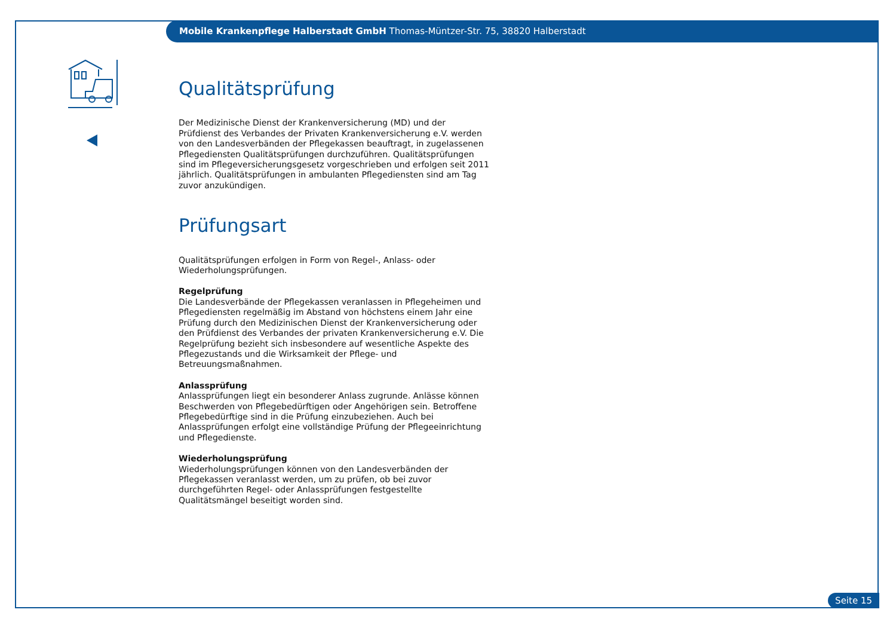Mobile Krankenpflege Halberstadt GmbH Thomas-Müntzer-Str. 75, 38820 Halberstadt
Qualitätsprüfung
Der Medizinische Dienst der Krankenversicherung (MD) und der Prüfdienst des Verbandes der Privaten Krankenversicherung e.V. werden von den Landesverbänden der Pflegekassen beauftragt, in zugelassenen Pflegediensten Qualitätsprüfungen durchzuführen. Qualitätsprüfungen sind im Pflegeversicherungsgesetz vorgeschrieben und erfolgen seit 2011 jährlich. Qualitätsprüfungen in ambulanten Pflegediensten sind am Tag zuvor anzukündigen.
Prüfungsart
Qualitätsprüfungen erfolgen in Form von Regel-, Anlass- oder Wiederholungsprüfungen.
Regelprüfung
Die Landesverbände der Pflegekassen veranlassen in Pflegeheimen und Pflegediensten regelmäßig im Abstand von höchstens einem Jahr eine Prüfung durch den Medizinischen Dienst der Krankenversicherung oder den Prüfdienst des Verbandes der privaten Krankenversicherung e.V. Die Regelprüfung bezieht sich insbesondere auf wesentliche Aspekte des Pflegezustands und die Wirksamkeit der Pflege- und Betreuungsmaßnahmen.
Anlassprüfung
Anlassprüfungen liegt ein besonderer Anlass zugrunde. Anlässe können Beschwerden von Pflegebedürftigen oder Angehörigen sein. Betroffene Pflegebedürftige sind in die Prüfung einzubeziehen. Auch bei Anlassprüfungen erfolgt eine vollständige Prüfung der Pflegeeinrichtung und Pflegedienste.
Wiederholungsprüfung
Wiederholungsprüfungen können von den Landesverbänden der Pflegekassen veranlasst werden, um zu prüfen, ob bei zuvor durchgeführten Regel- oder Anlassprüfungen festgestellte Qualitätsmängel beseitigt worden sind.
Seite 15